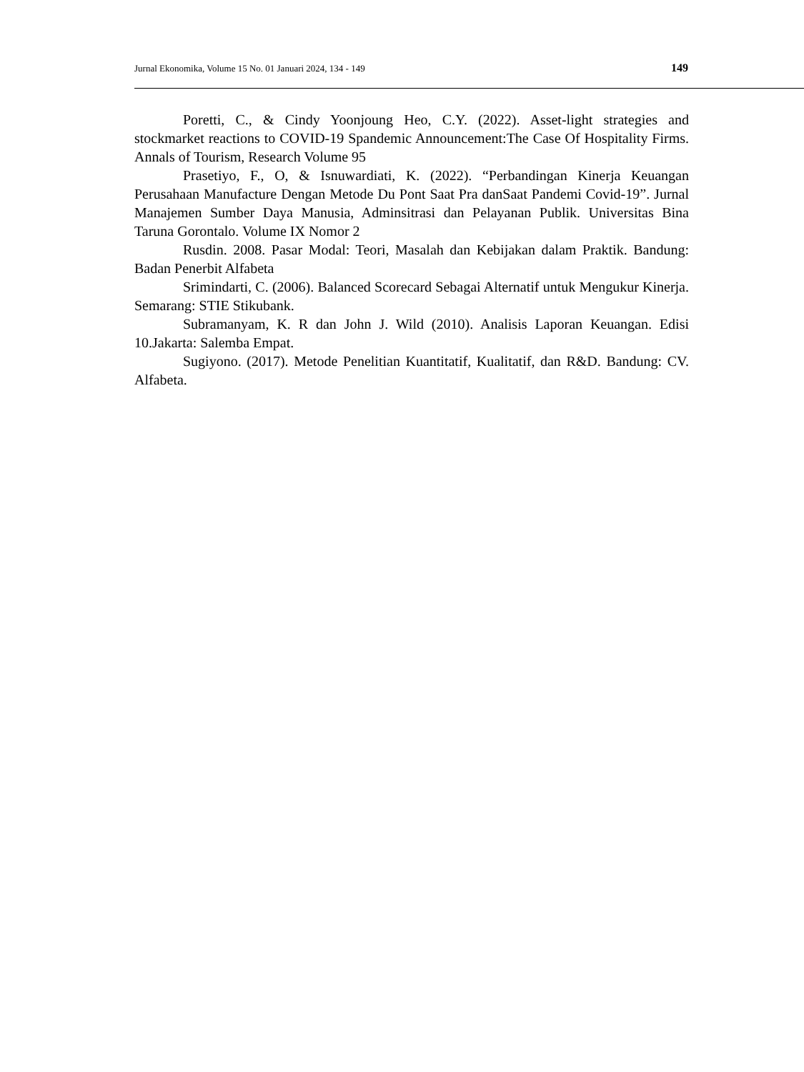Jurnal Ekonomika, Volume 15 No. 01 Januari 2024, 134 - 149 149
Poretti, C., & Cindy Yoonjoung Heo, C.Y. (2022). Asset-light strategies and stockmarket reactions to COVID-19 Spandemic Announcement:The Case Of Hospitality Firms. Annals of Tourism, Research Volume 95
Prasetiyo, F., O, & Isnuwardiati, K. (2022). “Perbandingan Kinerja Keuangan Perusahaan Manufacture Dengan Metode Du Pont Saat Pra danSaat Pandemi Covid-19”. Jurnal Manajemen Sumber Daya Manusia, Adminsitrasi dan Pelayanan Publik. Universitas Bina Taruna Gorontalo. Volume IX Nomor 2
Rusdin. 2008. Pasar Modal: Teori, Masalah dan Kebijakan dalam Praktik. Bandung: Badan Penerbit Alfabeta
Srimindarti, C. (2006). Balanced Scorecard Sebagai Alternatif untuk Mengukur Kinerja. Semarang: STIE Stikubank.
Subramanyam, K. R dan John J. Wild (2010). Analisis Laporan Keuangan. Edisi 10.Jakarta: Salemba Empat.
Sugiyono. (2017). Metode Penelitian Kuantitatif, Kualitatif, dan R&D. Bandung: CV. Alfabeta.